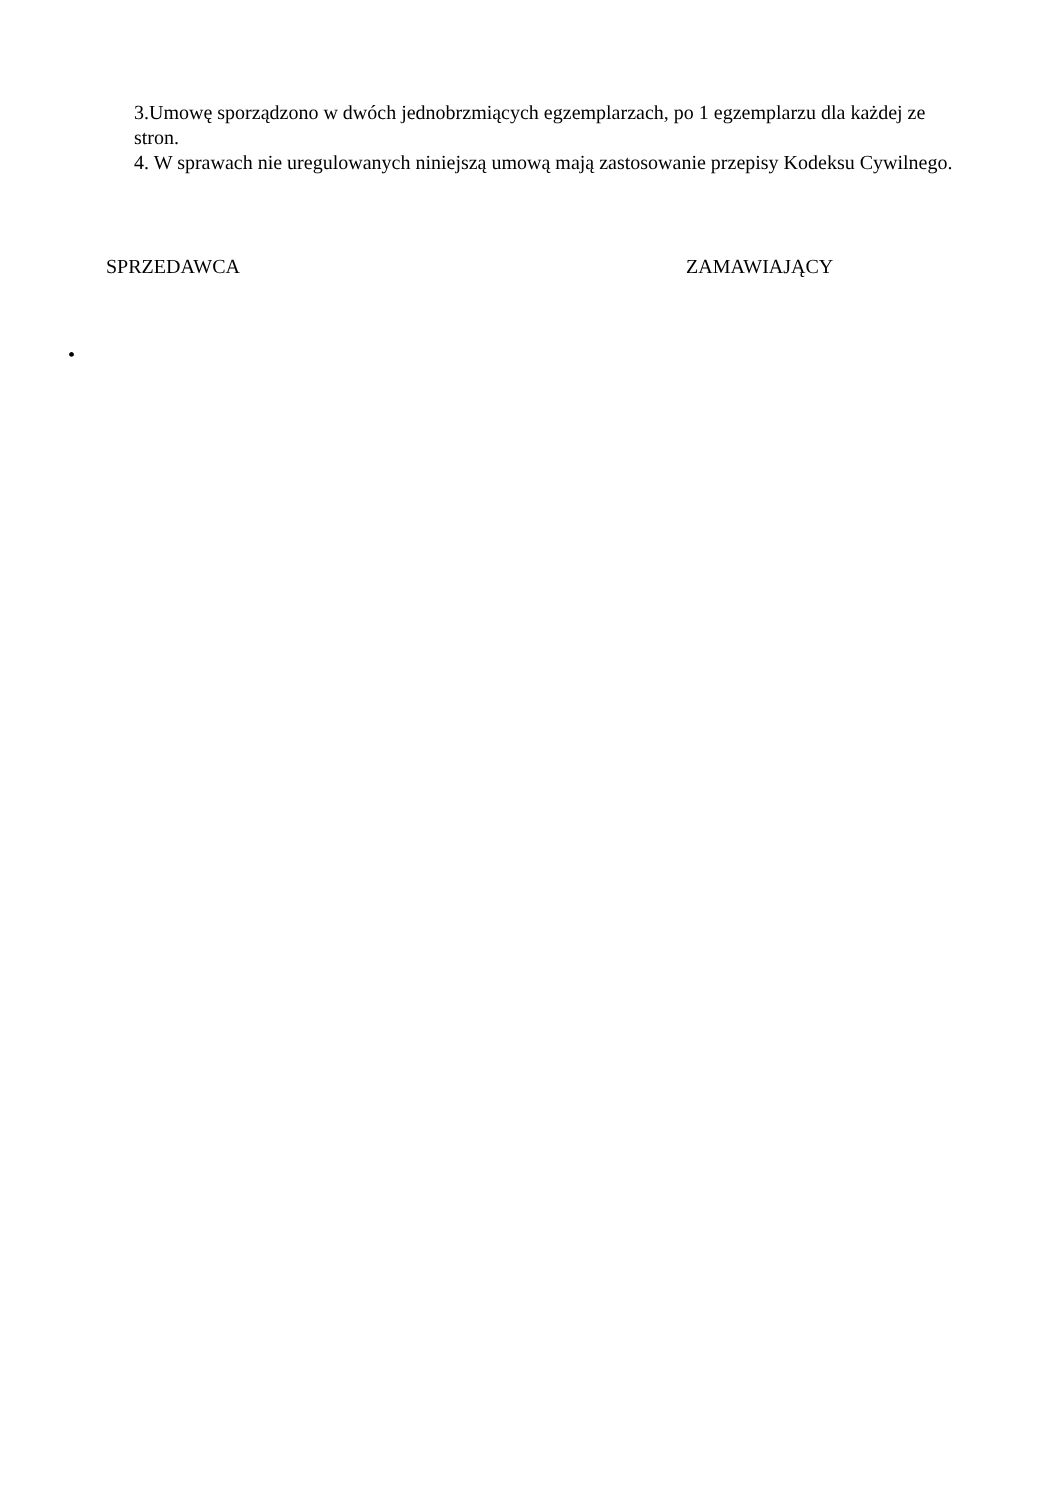3.Umowę sporządzono w dwóch jednobrzmiących egzemplarzach, po 1 egzemplarzu dla każdej ze stron.
4. W sprawach nie uregulowanych niniejszą umową mają zastosowanie przepisy Kodeksu Cywilnego.
SPRZEDAWCA ZAMAWIAJĄCY
•